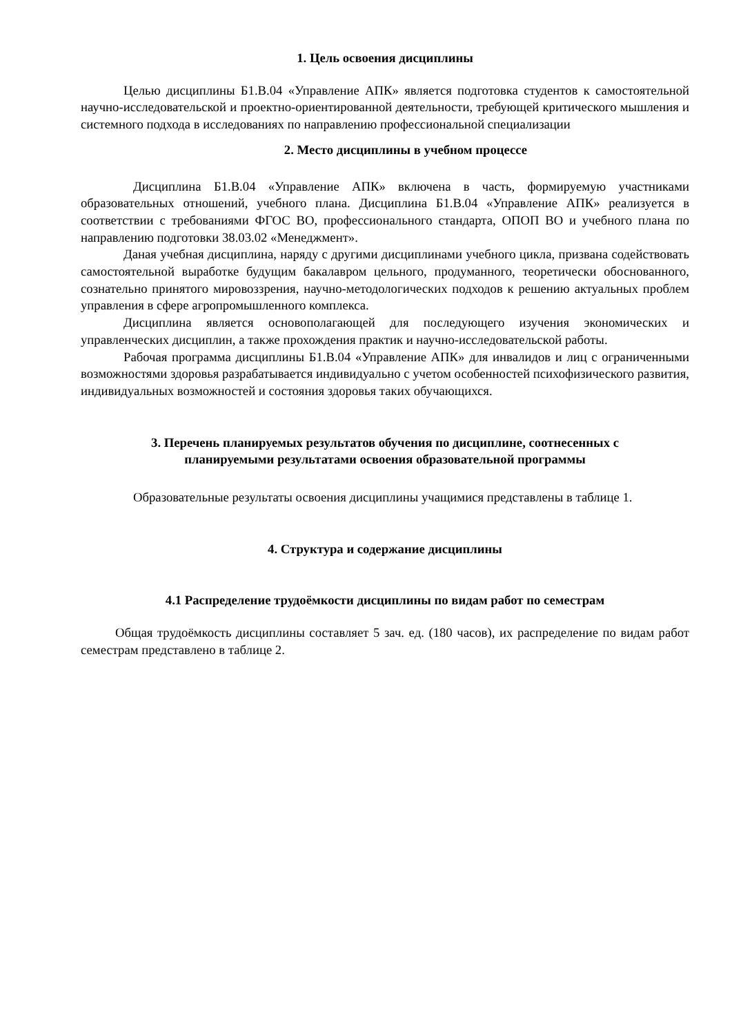1. Цель освоения дисциплины
Целью дисциплины Б1.В.04 «Управление АПК» является подготовка студентов к самостоятельной научно-исследовательской и проектно-ориентированной деятельности, требующей критического мышления и системного подхода в исследованиях по направлению профессиональной специализации
2. Место дисциплины в учебном процессе
Дисциплина Б1.В.04 «Управление АПК» включена в часть, формируемую участниками образовательных отношений, учебного плана. Дисциплина Б1.В.04 «Управление АПК» реализуется в соответствии с требованиями ФГОС ВО, профессионального стандарта, ОПОП ВО и учебного плана по направлению подготовки 38.03.02 «Менеджмент».
Даная учебная дисциплина, наряду с другими дисциплинами учебного цикла, призвана содействовать самостоятельной выработке будущим бакалавром цельного, продуманного, теоретически обоснованного, сознательно принятого мировоззрения, научно-методологических подходов к решению актуальных проблем управления в сфере агропромышленного комплекса.
Дисциплина является основополагающей для последующего изучения экономических и управленческих дисциплин, а также прохождения практик и научно-исследовательской работы.
Рабочая программа дисциплины Б1.В.04 «Управление АПК» для инвалидов и лиц с ограниченными возможностями здоровья разрабатывается индивидуально с учетом особенностей психофизического развития, индивидуальных возможностей и состояния здоровья таких обучающихся.
3. Перечень планируемых результатов обучения по дисциплине, соотнесенных с
планируемыми результатами освоения образовательной программы
Образовательные результаты освоения дисциплины учащимися представлены в таблице 1.
4. Структура и содержание дисциплины
4.1 Распределение трудоёмкости дисциплины по видам работ по семестрам
Общая трудоёмкость дисциплины составляет 5 зач. ед. (180 часов), их распределение по видам работ семестрам представлено в таблице 2.